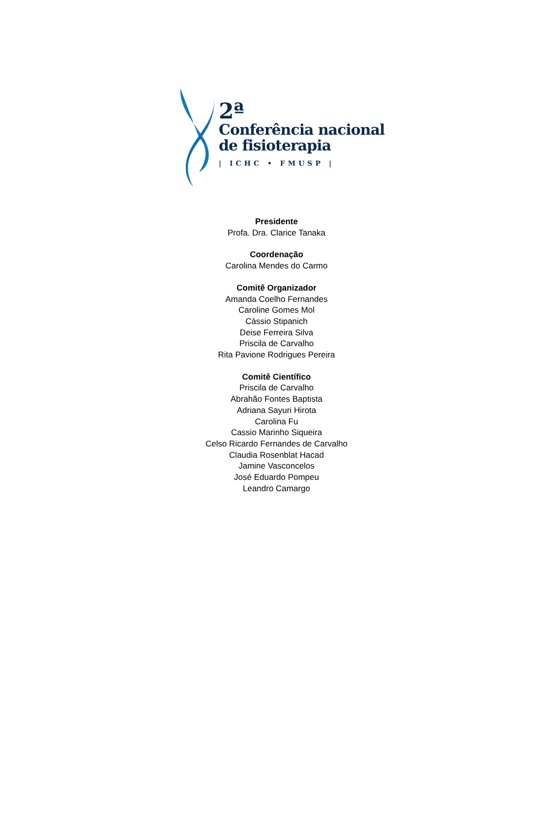2ª
Conferência nacional
de fisioterapia
| ICHC • FMUSP |
Presidente
Profa. Dra. Clarice Tanaka
Coordenação
Carolina Mendes do Carmo
Comitê Organizador
Amanda Coelho Fernandes
Caroline Gomes Mol
Cássio Stipanich
Deise Ferreira Silva
Priscila de Carvalho
Rita Pavione Rodrigues Pereira
Comitê Científico
Priscila de Carvalho
Abrahão Fontes Baptista
Adriana Sayuri Hirota
Carolina Fu
Cassio Marinho Siqueira
Celso Ricardo Fernandes de Carvalho
Claudia Rosenblat Hacad
Jamine Vasconcelos
José Eduardo Pompeu
Leandro Camargo